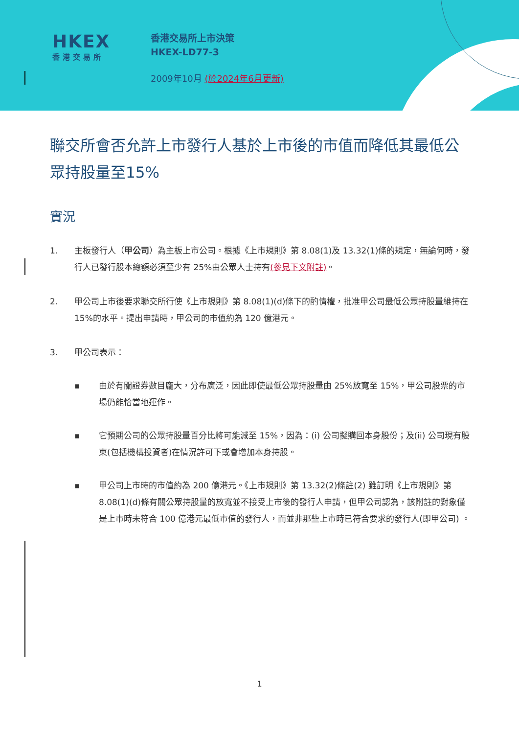HKEX
香港交易所
香港交易所上市決策
HKEX-LD77-3
2009年10月 (於2024年6月更新)
聯交所會否允許上市發行人基於上市後的市值而降低其最低公眾持股量至15%
實況
1. 主板發行人（甲公司）為主板上市公司。根據《上市規則》第 8.08(1)及 13.32(1)條的規定，無論何時，發行人已發行股本總額必須至少有 25%由公眾人士持有(參見下文附註)。
2. 甲公司上市後要求聯交所行使《上市規則》第 8.08(1)(d)條下的酌情權，批准甲公司最低公眾持股量維持在 15%的水平。提出申請時，甲公司的市值約為 120 億港元。
3. 甲公司表示：
▪ 由於有關證券數目龐大，分布廣泛，因此即使最低公眾持股量由 25%放寬至 15%，甲公司股票的市場仍能恰當地運作。
▪ 它預期公司的公眾持股量百分比將可能減至 15%，因為：(i) 公司擬購回本身股份；及(ii) 公司現有股東(包括機構投資者)在情況許可下或會增加本身持股。
▪ 甲公司上市時的市值約為 200 億港元。《上市規則》第 13.32(2)條註(2) 雖訂明《上市規則》第 8.08(1)(d)條有關公眾持股量的放寬並不接受上市後的發行人申請，但甲公司認為，該附註的對象僅是上市時未符合 100 億港元最低市值的發行人，而並非那些上市時已符合要求的發行人(即甲公司) 。
1